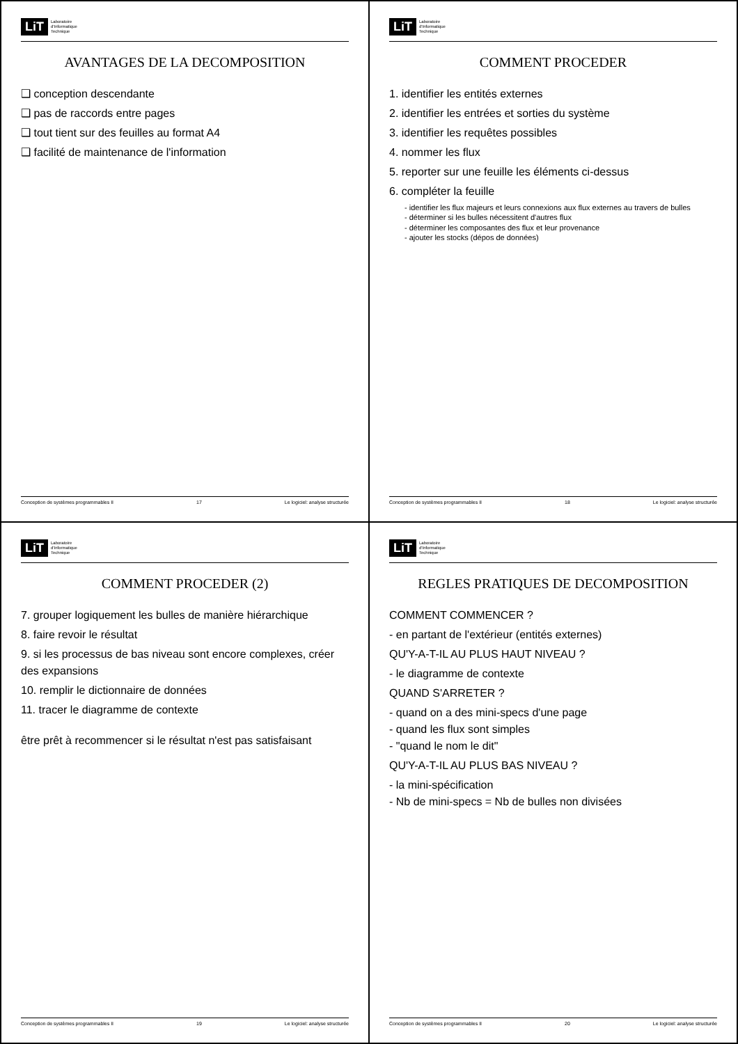LiT Laboratoire
d'Informatique
Technique
AVANTAGES DE LA DECOMPOSITION
❑ conception descendante
❑ pas de raccords entre pages
❑ tout tient sur des feuilles au format A4
❑ facilité de maintenance de l'information
Conception de systèmes programmables II 17 Le logiciel: analyse structurée
LiT Laboratoire
d'Informatique
Technique
COMMENT PROCEDER
1. identifier les entités externes
2. identifier les entrées et sorties du système
3. identifier les requêtes possibles
4. nommer les flux
5. reporter sur une feuille les éléments ci-dessus
6. compléter la feuille
- identifier les flux majeurs et leurs connexions aux flux externes au travers de bulles
- déterminer si les bulles nécessitent d'autres flux
- déterminer les composantes des flux et leur provenance
- ajouter les stocks (dépos de données)
Conception de systèmes programmables II 18 Le logiciel: analyse structurée
LiT Laboratoire
d'Informatique
Technique
COMMENT PROCEDER (2)
7. grouper logiquement les bulles de manière hiérarchique
8. faire revoir le résultat
9. si les processus de bas niveau sont encore complexes, créer des expansions
10. remplir le dictionnaire de données
11. tracer le diagramme de contexte
être prêt à recommencer si le résultat n'est pas satisfaisant
Conception de systèmes programmables II 19 Le logiciel: analyse structurée
LiT Laboratoire
d'Informatique
Technique
REGLES PRATIQUES DE DECOMPOSITION
COMMENT COMMENCER ?
- en partant de l'extérieur (entités externes)
QU'Y-A-T-IL AU PLUS HAUT NIVEAU ?
- le diagramme de contexte
QUAND S'ARRETER ?
- quand on a des mini-specs d'une page
- quand les flux sont simples
- "quand le nom le dit"
QU'Y-A-T-IL AU PLUS BAS NIVEAU ?
- la mini-spécification
- Nb de mini-specs = Nb de bulles non divisées
Conception de systèmes programmables II 20 Le logiciel: analyse structurée